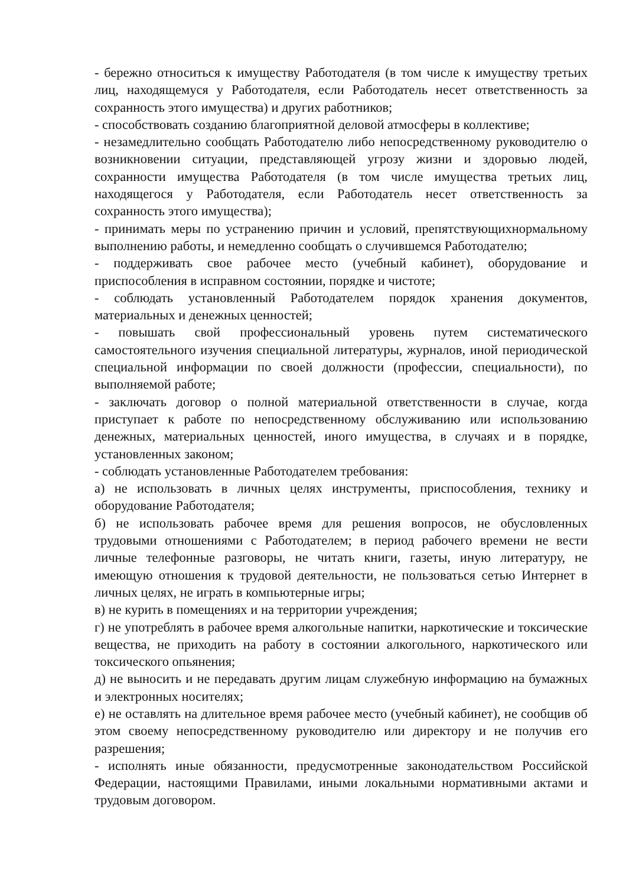- бережно относиться к имуществу Работодателя (в том числе к имуществу третьих лиц, находящемуся у Работодателя, если Работодатель несет ответственность за сохранность этого имущества) и других работников;
- способствовать созданию благоприятной деловой атмосферы в коллективе;
- незамедлительно сообщать Работодателю либо непосредственному руководителю о возникновении ситуации, представляющей угрозу жизни и здоровью людей, сохранности имущества Работодателя (в том числе имущества третьих лиц, находящегося у Работодателя, если Работодатель несет ответственность за сохранность этого имущества);
- принимать меры по устранению причин и условий, препятствующихнормальному выполнению работы, и немедленно сообщать о случившемся Работодателю;
- поддерживать свое рабочее место (учебный кабинет), оборудование и приспособления в исправном состоянии, порядке и чистоте;
- соблюдать установленный Работодателем порядок хранения документов, материальных и денежных ценностей;
- повышать свой профессиональный уровень путем систематического самостоятельного изучения специальной литературы, журналов, иной периодической специальной информации по своей должности (профессии, специальности), по выполняемой работе;
- заключать договор о полной материальной ответственности в случае, когда приступает к работе по непосредственному обслуживанию или использованию денежных, материальных ценностей, иного имущества, в случаях и в порядке, установленных законом;
- соблюдать установленные Работодателем требования:
а) не использовать в личных целях инструменты, приспособления, технику и оборудование Работодателя;
б) не использовать рабочее время для решения вопросов, не обусловленных трудовыми отношениями с Работодателем; в период рабочего времени не вести личные телефонные разговоры, не читать книги, газеты, иную литературу, не имеющую отношения к трудовой деятельности, не пользоваться сетью Интернет в личных целях, не играть в компьютерные игры;
в) не курить в помещениях и на территории учреждения;
г) не употреблять в рабочее время алкогольные напитки, наркотические и токсические вещества, не приходить на работу в состоянии алкогольного, наркотического или токсического опьянения;
д) не выносить и не передавать другим лицам служебную информацию на бумажных и электронных носителях;
е) не оставлять на длительное время рабочее место (учебный кабинет), не сообщив об этом своему непосредственному руководителю или директору и не получив его разрешения;
- исполнять иные обязанности, предусмотренные законодательством Российской Федерации, настоящими Правилами, иными локальными нормативными актами и трудовым договором.